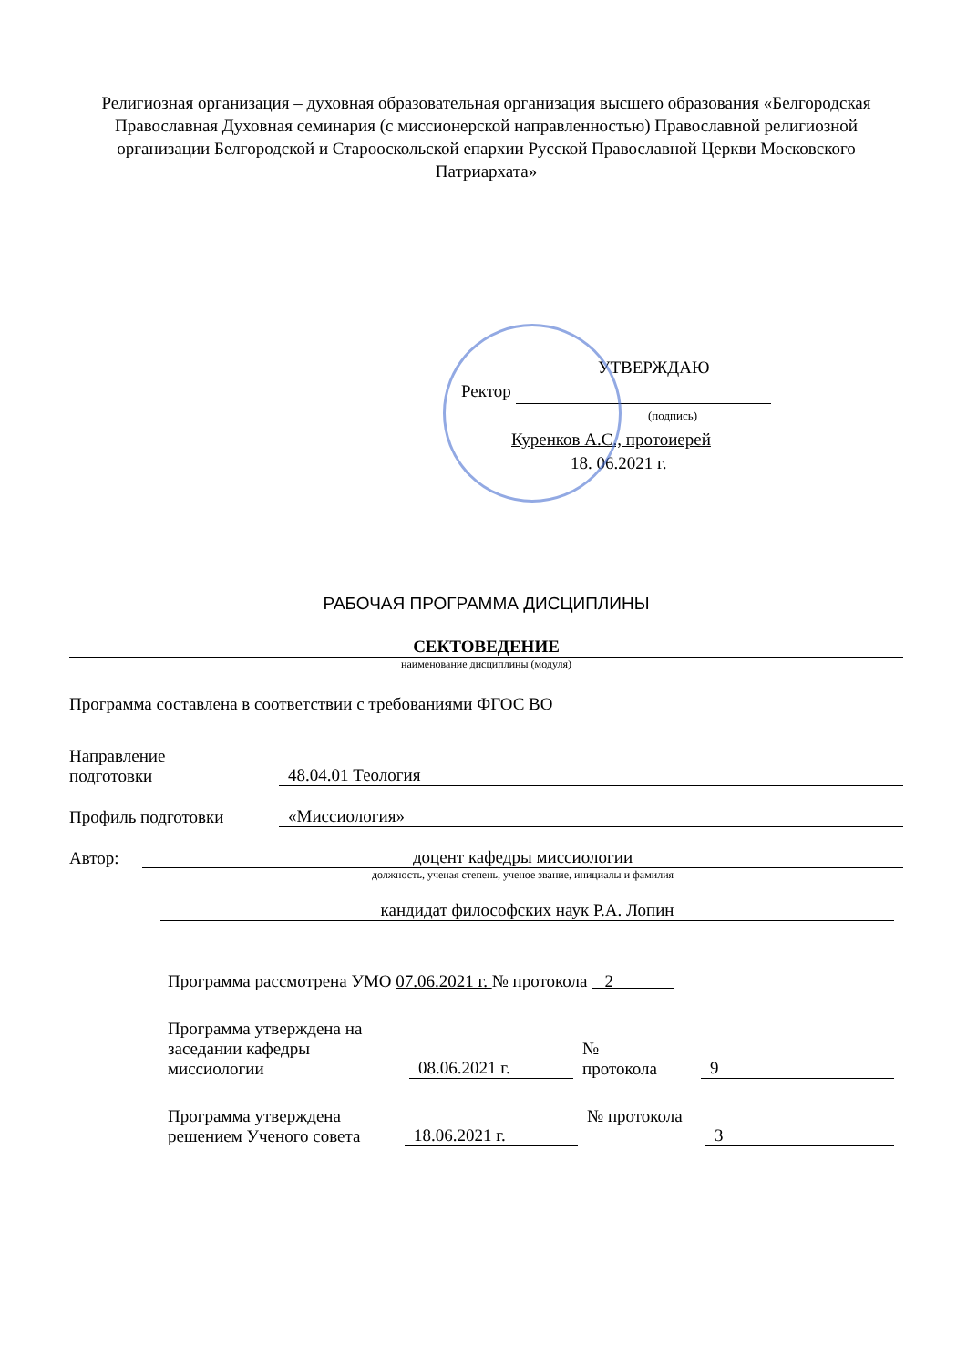Религиозная организация – духовная образовательная организация высшего образования «Белгородская Православная Духовная семинария (с миссионерской направленностью) Православной религиозной организации Белгородской и Старооскольской епархии Русской Православной Церкви Московского Патриархата»
УТВЕРЖДАЮ
Ректор
(подпись)
Куренков А.С., протоиерей
18. 06.2021 г.
РАБОЧАЯ ПРОГРАММА ДИСЦИПЛИНЫ
СЕКТОВЕДЕНИЕ
наименование дисциплины (модуля)
Программа составлена в соответствии с требованиями ФГОС ВО
Направление
подготовки
48.04.01 Теология
Профиль подготовки
«Миссиология»
Автор:
доцент кафедры миссиологии
должность, ученая степень, ученое звание, инициалы и фамилия
кандидат философских наук Р.А. Лопин
Программа рассмотрена УМО 07.06.2021 г. № протокола 2
Программа утверждена на заседании кафедры миссиологии
08.06.2021 г.
№
протокола
9
Программа утверждена решением Ученого совета
18.06.2021 г.
№ протокола
3